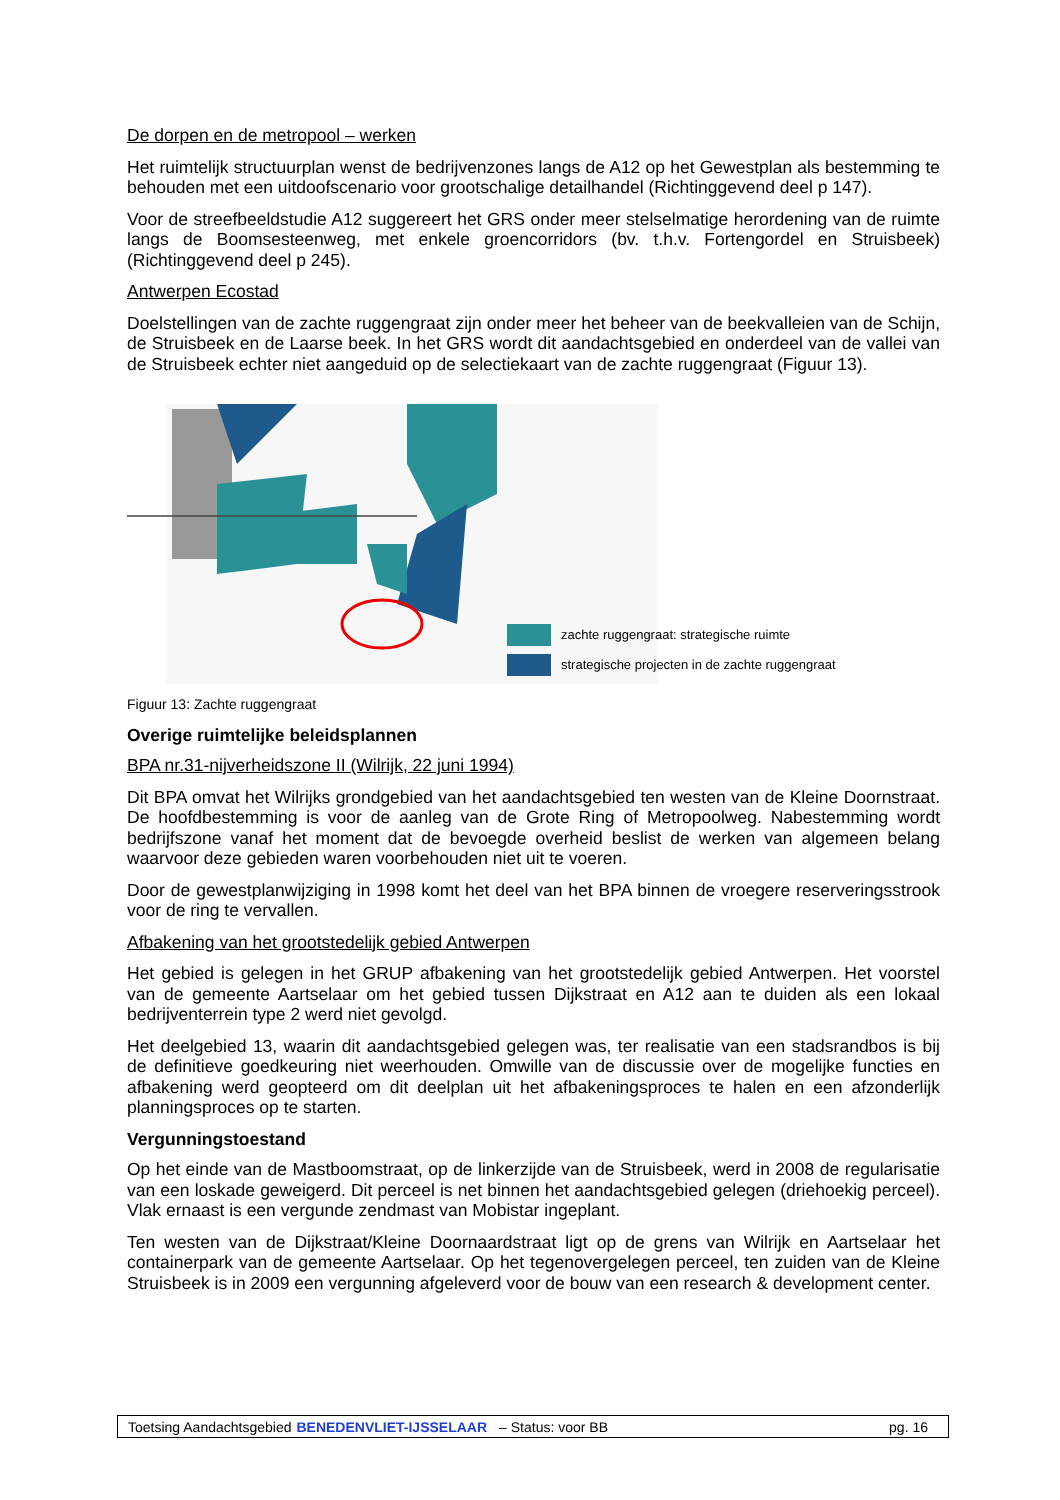De dorpen en de metropool – werken
Het ruimtelijk structuurplan wenst de bedrijvenzones langs de A12 op het Gewestplan als bestemming te behouden met een uitdoofscenario voor grootschalige detailhandel (Richtinggevend deel p 147).
Voor de streefbeeldstudie A12 suggereert het GRS onder meer stelselmatige herordening van de ruimte langs de Boomsesteenweg, met enkele groencorridors (bv. t.h.v. Fortengordel en Struisbeek) (Richtinggevend deel p 245).
Antwerpen Ecostad
Doelstellingen van de zachte ruggengraat zijn onder meer het beheer van de beekvalleien van de Schijn, de Struisbeek en de Laarse beek. In het GRS wordt dit aandachtsgebied en onderdeel van de vallei van de Struisbeek echter niet aangeduid op de selectiekaart van de zachte ruggengraat (Figuur 13).
zachte ruggengraat: strategische ruimte
strategische projecten in de zachte ruggengraat
Figuur 13: Zachte ruggengraat
Overige ruimtelijke beleidsplannen
BPA nr.31-nijverheidszone II (Wilrijk, 22 juni 1994)
Dit BPA omvat het Wilrijks grondgebied van het aandachtsgebied ten westen van de Kleine Doornstraat. De hoofdbestemming is voor de aanleg van de Grote Ring of Metropoolweg. Nabestemming wordt bedrijfszone vanaf het moment dat de bevoegde overheid beslist de werken van algemeen belang waarvoor deze gebieden waren voorbehouden niet uit te voeren.
Door de gewestplanwijziging in 1998 komt het deel van het BPA binnen de vroegere reserveringsstrook voor de ring te vervallen.
Afbakening van het grootstedelijk gebied Antwerpen
Het gebied is gelegen in het GRUP afbakening van het grootstedelijk gebied Antwerpen. Het voorstel van de gemeente Aartselaar om het gebied tussen Dijkstraat en A12 aan te duiden als een lokaal bedrijventerrein type 2 werd niet gevolgd.
Het deelgebied 13, waarin dit aandachtsgebied gelegen was, ter realisatie van een stadsrandbos is bij de definitieve goedkeuring niet weerhouden. Omwille van de discussie over de mogelijke functies en afbakening werd geopteerd om dit deelplan uit het afbakeningsproces te halen en een afzonderlijk planningsproces op te starten.
Vergunningstoestand
Op het einde van de Mastboomstraat, op de linkerzijde van de Struisbeek, werd in 2008 de regularisatie van een loskade geweigerd. Dit perceel is net binnen het aandachtsgebied gelegen (driehoekig perceel). Vlak ernaast is een vergunde zendmast van Mobistar ingeplant.
Ten westen van de Dijkstraat/Kleine Doornaardstraat ligt op de grens van Wilrijk en Aartselaar het containerpark van de gemeente Aartselaar. Op het tegenovergelegen perceel, ten zuiden van de Kleine Struisbeek is in 2009 een vergunning afgeleverd voor de bouw van een research & development center.
Toetsing Aandachtsgebied BENEDENVLIET-IJSSELAAR – Status: voor BB pg. 16